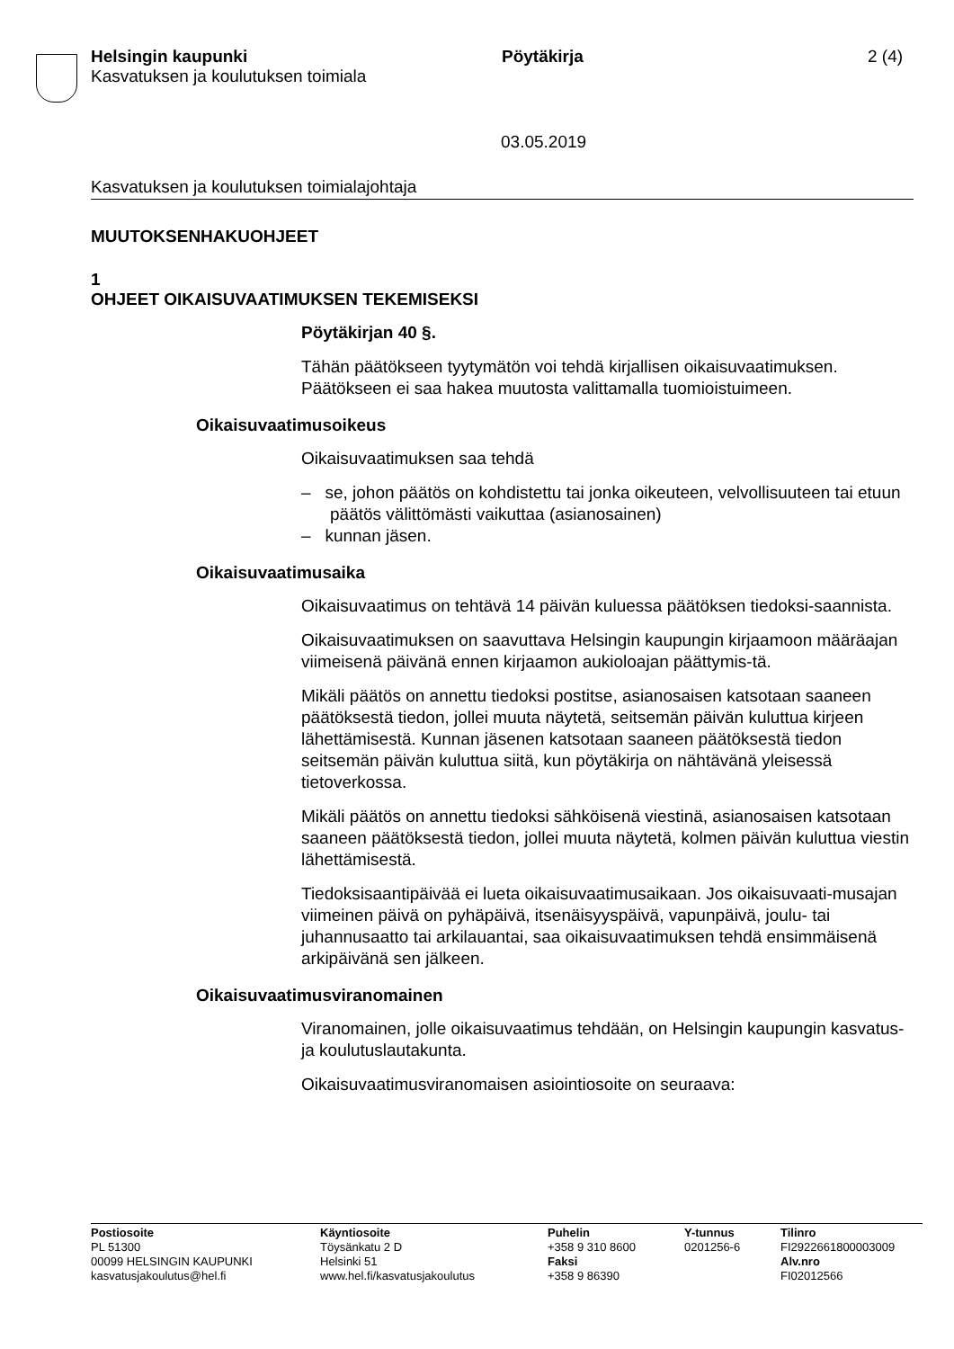Helsingin kaupunki Pöytäkirja 2 (4)
Kasvatuksen ja koulutuksen toimiala
03.05.2019
Kasvatuksen ja koulutuksen toimialajohtaja
MUUTOKSENHAKUOHJEET
1
OHJEET OIKAISUVAATIMUKSEN TEKEMISEKSI
Pöytäkirjan 40 §.
Tähän päätökseen tyytymätön voi tehdä kirjallisen oikaisuvaatimuksen. Päätökseen ei saa hakea muutosta valittamalla tuomioistuimeen.
Oikaisuvaatimusoikeus
Oikaisuvaatimuksen saa tehdä
– se, johon päätös on kohdistettu tai jonka oikeuteen, velvollisuuteen tai etuun päätös välittömästi vaikuttaa (asianosainen)
– kunnan jäsen.
Oikaisuvaatimusaika
Oikaisuvaatimus on tehtävä 14 päivän kuluessa päätöksen tiedoksi-saannista.
Oikaisuvaatimuksen on saavuttava Helsingin kaupungin kirjaamoon määräajan viimeisenä päivänä ennen kirjaamon aukioloajan päättymis-tä.
Mikäli päätös on annettu tiedoksi postitse, asianosaisen katsotaan saaneen päätöksestä tiedon, jollei muuta näytetä, seitsemän päivän kuluttua kirjeen lähettämisestä. Kunnan jäsenen katsotaan saaneen päätöksestä tiedon seitsemän päivän kuluttua siitä, kun pöytäkirja on nähtävänä yleisessä tietoverkossa.
Mikäli päätös on annettu tiedoksi sähköisenä viestinä, asianosaisen katsotaan saaneen päätöksestä tiedon, jollei muuta näytetä, kolmen päivän kuluttua viestin lähettämisestä.
Tiedoksisaantipäivää ei lueta oikaisuvaatimusaikaan. Jos oikaisuvaati-musajan viimeinen päivä on pyhäpäivä, itsenäisyyspäivä, vapunpäivä, joulu- tai juhannusaatto tai arkilauantai, saa oikaisuvaatimuksen tehdä ensimmäisenä arkipäivänä sen jälkeen.
Oikaisuvaatimusviranomainen
Viranomainen, jolle oikaisuvaatimus tehdään, on Helsingin kaupungin kasvatus- ja koulutuslautakunta.
Oikaisuvaatimusviranomaisen asiointiosoite on seuraava:
Postiosoite
PL 51300
00099 HELSINGIN KAUPUNKI
kasvatusjakoulutus@hel.fi
Käyntiosoite
Töysänkatu 2 D
Helsinki 51
www.hel.fi/kasvatusjakoulutus
Puhelin
+358 9 310 8600
Faksi
+358 9 86390
Y-tunnus
0201256-6
Tilinro
FI2922661800003009
Alv.nro
FI02012566